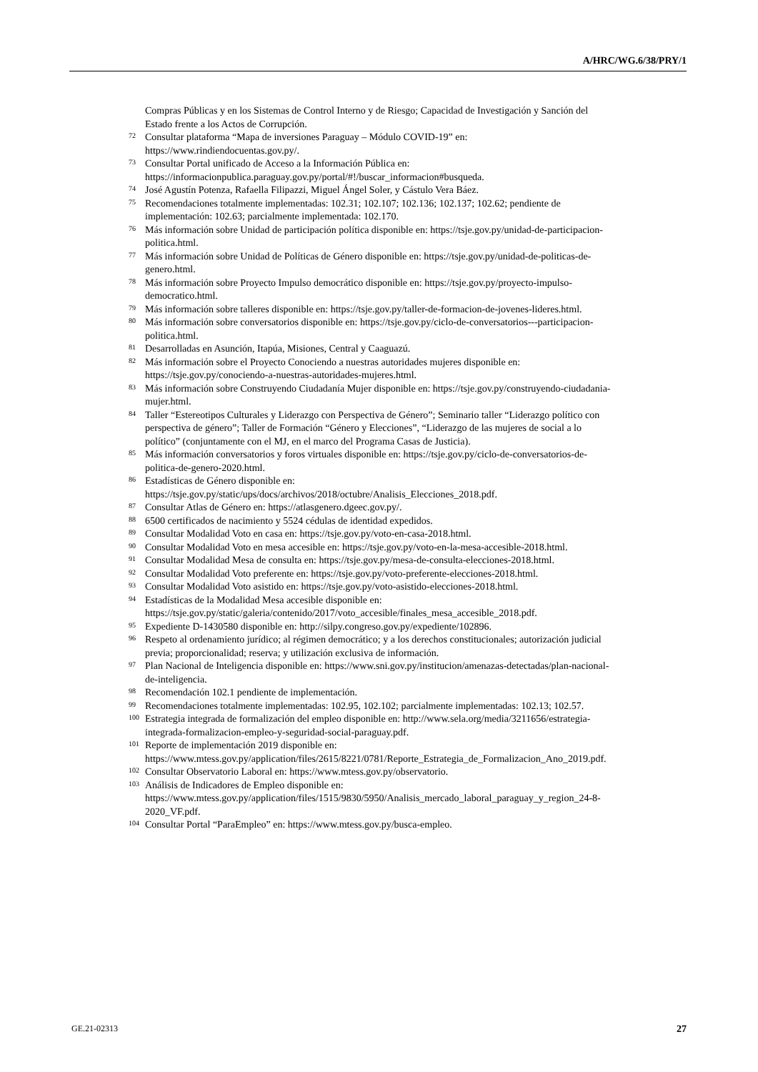A/HRC/WG.6/38/PRY/1
Compras Públicas y en los Sistemas de Control Interno y de Riesgo; Capacidad de Investigación y Sanción del Estado frente a los Actos de Corrupción.
<sup>72</sup>
Consultar plataforma “Mapa de inversiones Paraguay – Módulo COVID-19” en: https://www.rindiendocuentas.gov.py/.
<sup>73</sup>
Consultar Portal unificado de Acceso a la Información Pública en: https://informacionpublica.paraguay.gov.py/portal/#!/buscar_informacion#busqueda.
<sup>74</sup>
José Agustín Potenza, Rafaella Filipazzi, Miguel Ángel Soler, y Cástulo Vera Báez.
<sup>75</sup>
Recomendaciones totalmente implementadas: 102.31; 102.107; 102.136; 102.137; 102.62; pendiente de implementación: 102.63; parcialmente implementada: 102.170.
<sup>76</sup>
Más información sobre Unidad de participación política disponible en: https://tsje.gov.py/unidad-de-participacion-politica.html.
<sup>77</sup>
Más información sobre Unidad de Políticas de Género disponible en: https://tsje.gov.py/unidad-de-politicas-de-genero.html.
<sup>78</sup>
Más información sobre Proyecto Impulso democrático disponible en: https://tsje.gov.py/proyecto-impulso-democratico.html.
<sup>79</sup>
Más información sobre talleres disponible en: https://tsje.gov.py/taller-de-formacion-de-jovenes-lideres.html.
<sup>80</sup>
Más información sobre conversatorios disponible en: https://tsje.gov.py/ciclo-de-conversatorios---participacion-politica.html.
<sup>81</sup>
Desarrolladas en Asunción, Itapúa, Misiones, Central y Caaguazú.
<sup>82</sup>
Más información sobre el Proyecto Conociendo a nuestras autoridades mujeres disponible en: https://tsje.gov.py/conociendo-a-nuestras-autoridades-mujeres.html.
<sup>83</sup>
Más información sobre Construyendo Ciudadanía Mujer disponible en: https://tsje.gov.py/construyendo-ciudadania-mujer.html.
<sup>84</sup>
Taller “Estereotipos Culturales y Liderazgo con Perspectiva de Género”; Seminario taller “Liderazgo político con perspectiva de género”; Taller de Formación “Género y Elecciones”, “Liderazgo de las mujeres de social a lo político” (conjuntamente con el MJ, en el marco del Programa Casas de Justicia).
<sup>85</sup>
Más información conversatorios y foros virtuales disponible en: https://tsje.gov.py/ciclo-de-conversatorios-de-politica-de-genero-2020.html.
<sup>86</sup>
Estadísticas de Género disponible en: https://tsje.gov.py/static/ups/docs/archivos/2018/octubre/Analisis_Elecciones_2018.pdf.
<sup>87</sup>
Consultar Atlas de Género en: https://atlasgenero.dgeec.gov.py/.
<sup>88</sup>
6500 certificados de nacimiento y 5524 cédulas de identidad expedidos.
<sup>89</sup>
Consultar Modalidad Voto en casa en: https://tsje.gov.py/voto-en-casa-2018.html.
<sup>90</sup>
Consultar Modalidad Voto en mesa accesible en: https://tsje.gov.py/voto-en-la-mesa-accesible-2018.html.
<sup>91</sup>
Consultar Modalidad Mesa de consulta en: https://tsje.gov.py/mesa-de-consulta-elecciones-2018.html.
<sup>92</sup>
Consultar Modalidad Voto preferente en: https://tsje.gov.py/voto-preferente-elecciones-2018.html.
<sup>93</sup>
Consultar Modalidad Voto asistido en: https://tsje.gov.py/voto-asistido-elecciones-2018.html.
<sup>94</sup>
Estadísticas de la Modalidad Mesa accesible disponible en: https://tsje.gov.py/static/galeria/contenido/2017/voto_accesible/finales_mesa_accesible_2018.pdf.
<sup>95</sup>
Expediente D-1430580 disponible en: http://silpy.congreso.gov.py/expediente/102896.
<sup>96</sup>
Respeto al ordenamiento jurídico; al régimen democrático; y a los derechos constitucionales; autorización judicial previa; proporcionalidad; reserva; y utilización exclusiva de información.
<sup>97</sup>
Plan Nacional de Inteligencia disponible en: https://www.sni.gov.py/institucion/amenazas-detectadas/plan-nacional-de-inteligencia.
<sup>98</sup>
Recomendación 102.1 pendiente de implementación.
<sup>99</sup>
Recomendaciones totalmente implementadas: 102.95, 102.102; parcialmente implementadas: 102.13; 102.57.
<sup>100</sup>
Estrategia integrada de formalización del empleo disponible en: http://www.sela.org/media/3211656/estrategia-integrada-formalizacion-empleo-y-seguridad-social-paraguay.pdf.
<sup>101</sup>
Reporte de implementación 2019 disponible en: https://www.mtess.gov.py/application/files/2615/8221/0781/Reporte_Estrategia_de_Formalizacion_Ano_2019.pdf.
<sup>102</sup>
Consultar Observatorio Laboral en: https://www.mtess.gov.py/observatorio.
<sup>103</sup>
Análisis de Indicadores de Empleo disponible en: https://www.mtess.gov.py/application/files/1515/9830/5950/Analisis_mercado_laboral_paraguay_y_region_24-8-2020_VF.pdf.
<sup>104</sup>
Consultar Portal “ParaEmpleo” en: https://www.mtess.gov.py/busca-empleo.
GE.21-02313 27